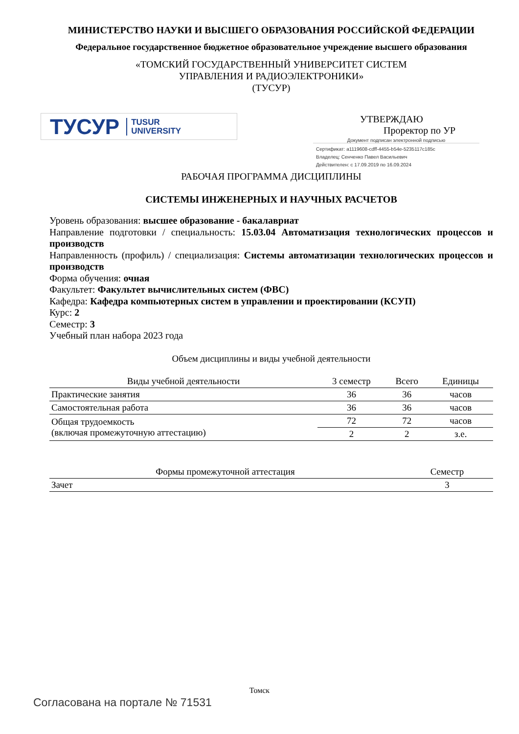МИНИСТЕРСТВО НАУКИ И ВЫСШЕГО ОБРАЗОВАНИЯ РОССИЙСКОЙ ФЕДЕРАЦИИ
Федеральное государственное бюджетное образовательное учреждение высшего образования
«ТОМСКИЙ ГОСУДАРСТВЕННЫЙ УНИВЕРСИТЕТ СИСТЕМ
УПРАВЛЕНИЯ И РАДИОЭЛЕКТРОНИКИ»
(ТУСУР)
ТУСУР TUSUR
UNIVERSITY
УТВЕРЖДАЮ
Проректор по УР
Документ подписан электронной подписью
Сертификат: a1119608-cdff-4455-b54e-5235117c185c
Владелец: Сенченко Павел Васильевич
Действителен: с 17.09.2019 по 16.09.2024
РАБОЧАЯ ПРОГРАММА ДИСЦИПЛИНЫ
СИСТЕМЫ ИНЖЕНЕРНЫХ И НАУЧНЫХ РАСЧЕТОВ
Уровень образования: высшее образование - бакалавриат
Направление подготовки / специальность: 15.03.04 Автоматизация технологических процессов и производств
Направленность (профиль) / специализация: Системы автоматизации технологических процессов и производств
Форма обучения: очная
Факультет: Факультет вычислительных систем (ФВС)
Кафедра: Кафедра компьютерных систем в управлении и проектировании (КСУП)
Курс: 2
Семестр: 3
Учебный план набора 2023 года
Объем дисциплины и виды учебной деятельности
| Виды учебной деятельности | 3 семестр | Всего | Единицы |
| --- | --- | --- | --- |
| Практические занятия | 36 | 36 | часов |
| Самостоятельная работа | 36 | 36 | часов |
| Общая трудоемкость (включая промежуточную аттестацию) | 72 | 72 | часов |
| | 2 | 2 | з.е. |
| Формы промежуточной аттестация | Семестр |
| --- | --- |
| Зачет | 3 |
Томск
Согласована на портале № 71531